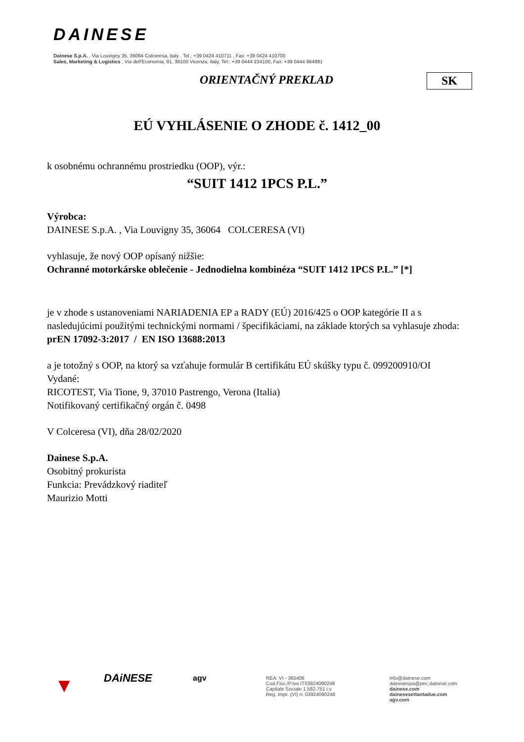DAINESE
Dainese S.p.A. , Via Louvigny 35, 36064 Colceresa, Italy , Tel.: +39 0424 410711 , Fax: +39 0424 410700
Sales, Marketing & Logistics , Via dell'Economia, 91, 36100 Vicenza, Italy, Tel.: +39 0444 224100, Fax: +39 0444 964881
ORIENTAČNÝ PREKLAD SK
EÚ VYHLÁSENIE O ZHODE č. 1412_00
k osobnému ochrannému prostriedku (OOP), výr.:
“SUIT 1412 1PCS P.L.”
Výrobca:
DAINESE S.p.A. , Via Louvigny 35, 36064 COLCERESA (VI)
vyhlasuje, že nový OOP opísaný nižšie:
Ochranné motorkárske oblečenie - Jednodielna kombinéza “SUIT 1412 1PCS P.L.” [*]
je v zhode s ustanoveniami NARIADENIA EP a RADY (EÚ) 2016/425 o OOP kategórie II a s nasledujúcimi použitými technickými normami / špecifikáciami, na základe ktorých sa vyhlasuje zhoda:
prEN 17092-3:2017 / EN ISO 13688:2013
a je totožný s OOP, na ktorý sa vzťahuje formulár B certifikátu EÚ skúšky typu č. 099200910/OI
Vydané:
RICOTEST, Via Tione, 9, 37010 Pastrengo, Verona (Italia)
Notifikovaný certifikačný orgán č. 0498
V Colceresa (VI), dňa 28/02/2020
Dainese S.p.A.
Osobitný prokurista
Funkcia: Prevádzkový riaditeľ
Maurizio Motti
▼
DAiNESE
agv
REA: VI - 365406
Cod.Fisc./P.Iva IT03924090248
Capitale Sociale 1.582.751 i.v.
Reg. Impr. (VI) n. 03924090248
info@dainese.com
dainesespa@pec.dainese.com
dainese.com
dainesesettantadue.com
agv.com